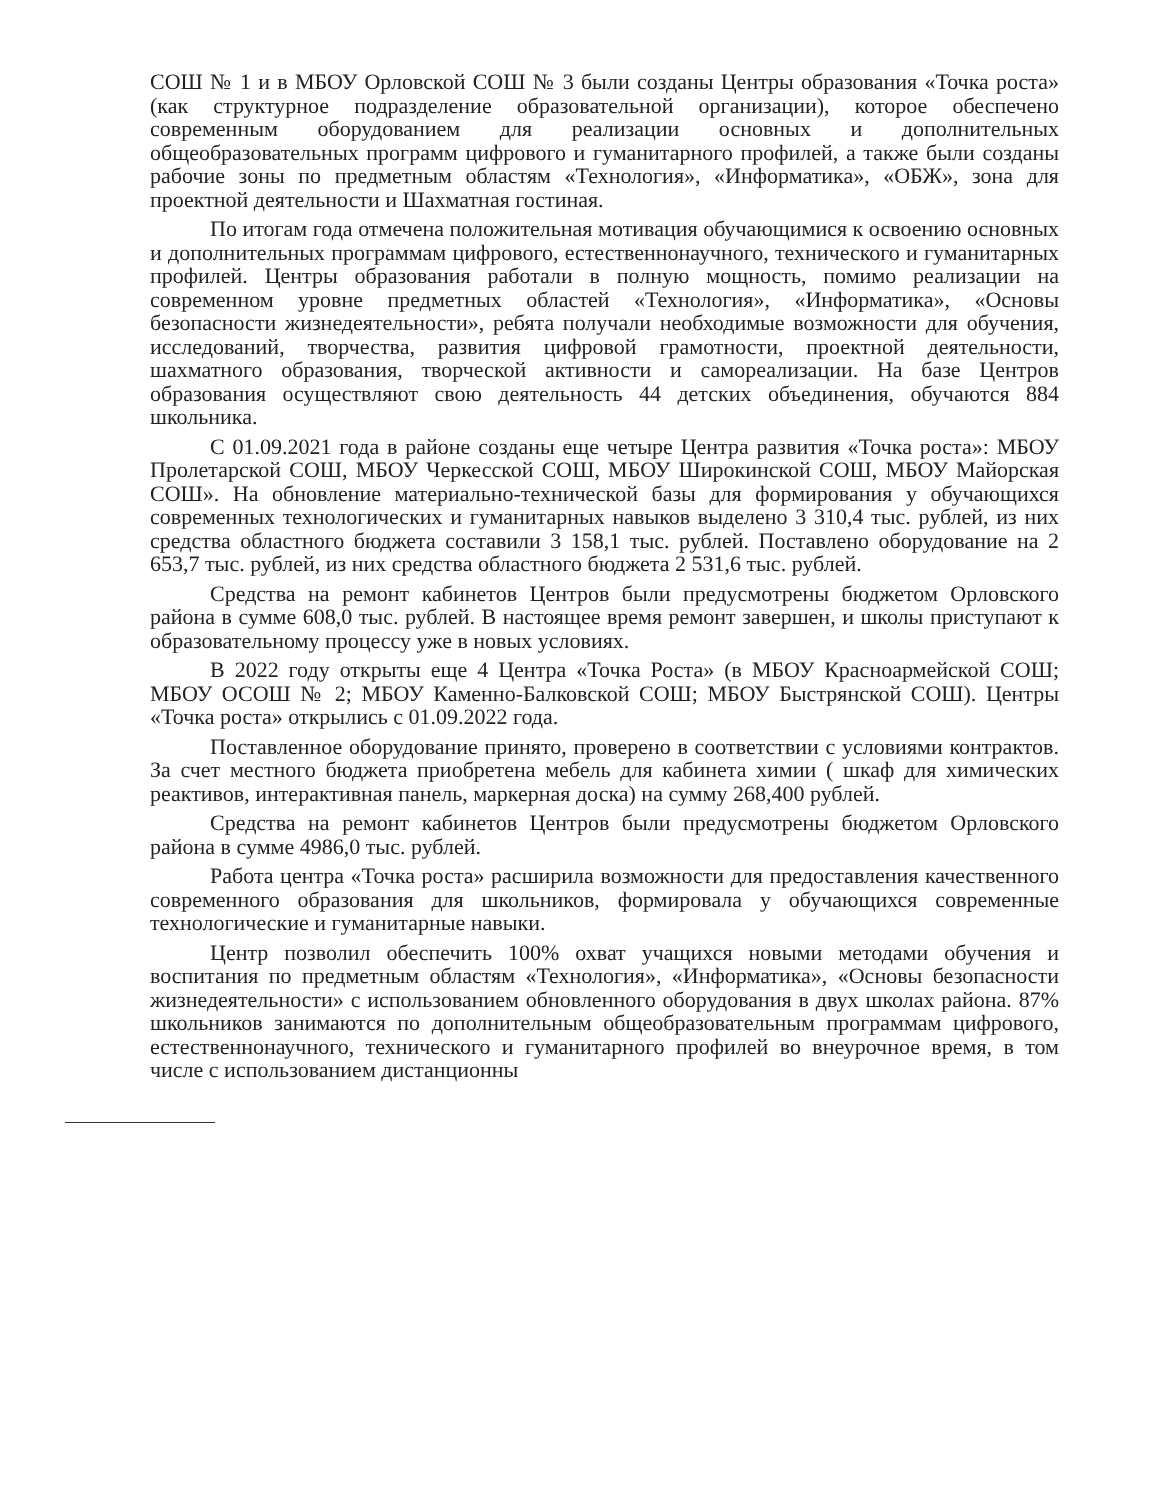СОШ № 1 и в МБОУ Орловской СОШ № 3 были созданы Центры образования «Точка роста» (как структурное подразделение образовательной организации), которое обеспечено современным оборудованием для реализации основных и дополнительных общеобразовательных программ цифрового и гуманитарного профилей, а также были созданы рабочие зоны по предметным областям «Технология», «Информатика», «ОБЖ», зона для проектной деятельности и Шахматная гостиная.
По итогам года отмечена положительная мотивация обучающимися к освоению основных и дополнительных программам цифрового, естественнонаучного, технического и гуманитарных профилей. Центры образования работали в полную мощность, помимо реализации на современном уровне предметных областей «Технология», «Информатика», «Основы безопасности жизнедеятельности», ребята получали необходимые возможности для обучения, исследований, творчества, развития цифровой грамотности, проектной деятельности, шахматного образования, творческой активности и самореализации. На базе Центров образования осуществляют свою деятельность 44 детских объединения, обучаются 884 школьника.
С 01.09.2021 года в районе созданы еще четыре Центра развития «Точка роста»: МБОУ Пролетарской СОШ, МБОУ Черкесской СОШ, МБОУ Широкинской СОШ, МБОУ Майорская СОШ». На обновление материально-технической базы для формирования у обучающихся современных технологических и гуманитарных навыков выделено 3 310,4 тыс. рублей, из них средства областного бюджета составили 3 158,1 тыс. рублей. Поставлено оборудование на 2 653,7 тыс. рублей, из них средства областного бюджета 2 531,6 тыс. рублей.
Средства на ремонт кабинетов Центров были предусмотрены бюджетом Орловского района в сумме 608,0 тыс. рублей. В настоящее время ремонт завершен, и школы приступают к образовательному процессу уже в новых условиях.
В 2022 году открыты еще 4 Центра «Точка Роста» (в МБОУ Красноармейской СОШ; МБОУ ОСОШ № 2; МБОУ Каменно-Балковской СОШ; МБОУ Быстрянской СОШ). Центры «Точка роста» открылись с 01.09.2022 года.
Поставленное оборудование принято, проверено в соответствии с условиями контрактов. За счет местного бюджета приобретена мебель для кабинета химии ( шкаф для химических реактивов, интерактивная панель, маркерная доска) на сумму 268,400 рублей.
Средства на ремонт кабинетов Центров были предусмотрены бюджетом Орловского района в сумме 4986,0 тыс. рублей.
Работа центра «Точка роста» расширила возможности для предоставления качественного современного образования для школьников, формировала у обучающихся современные технологические и гуманитарные навыки.
Центр позволил обеспечить 100% охват учащихся новыми методами обучения и воспитания по предметным областям «Технология», «Информатика», «Основы безопасности жизнедеятельности» с использованием обновленного оборудования в двух школах района. 87% школьников занимаются по дополнительным общеобразовательным программам цифрового, естественнонаучного, технического и гуманитарного профилей во внеурочное время, в том числе с использованием дистанционны